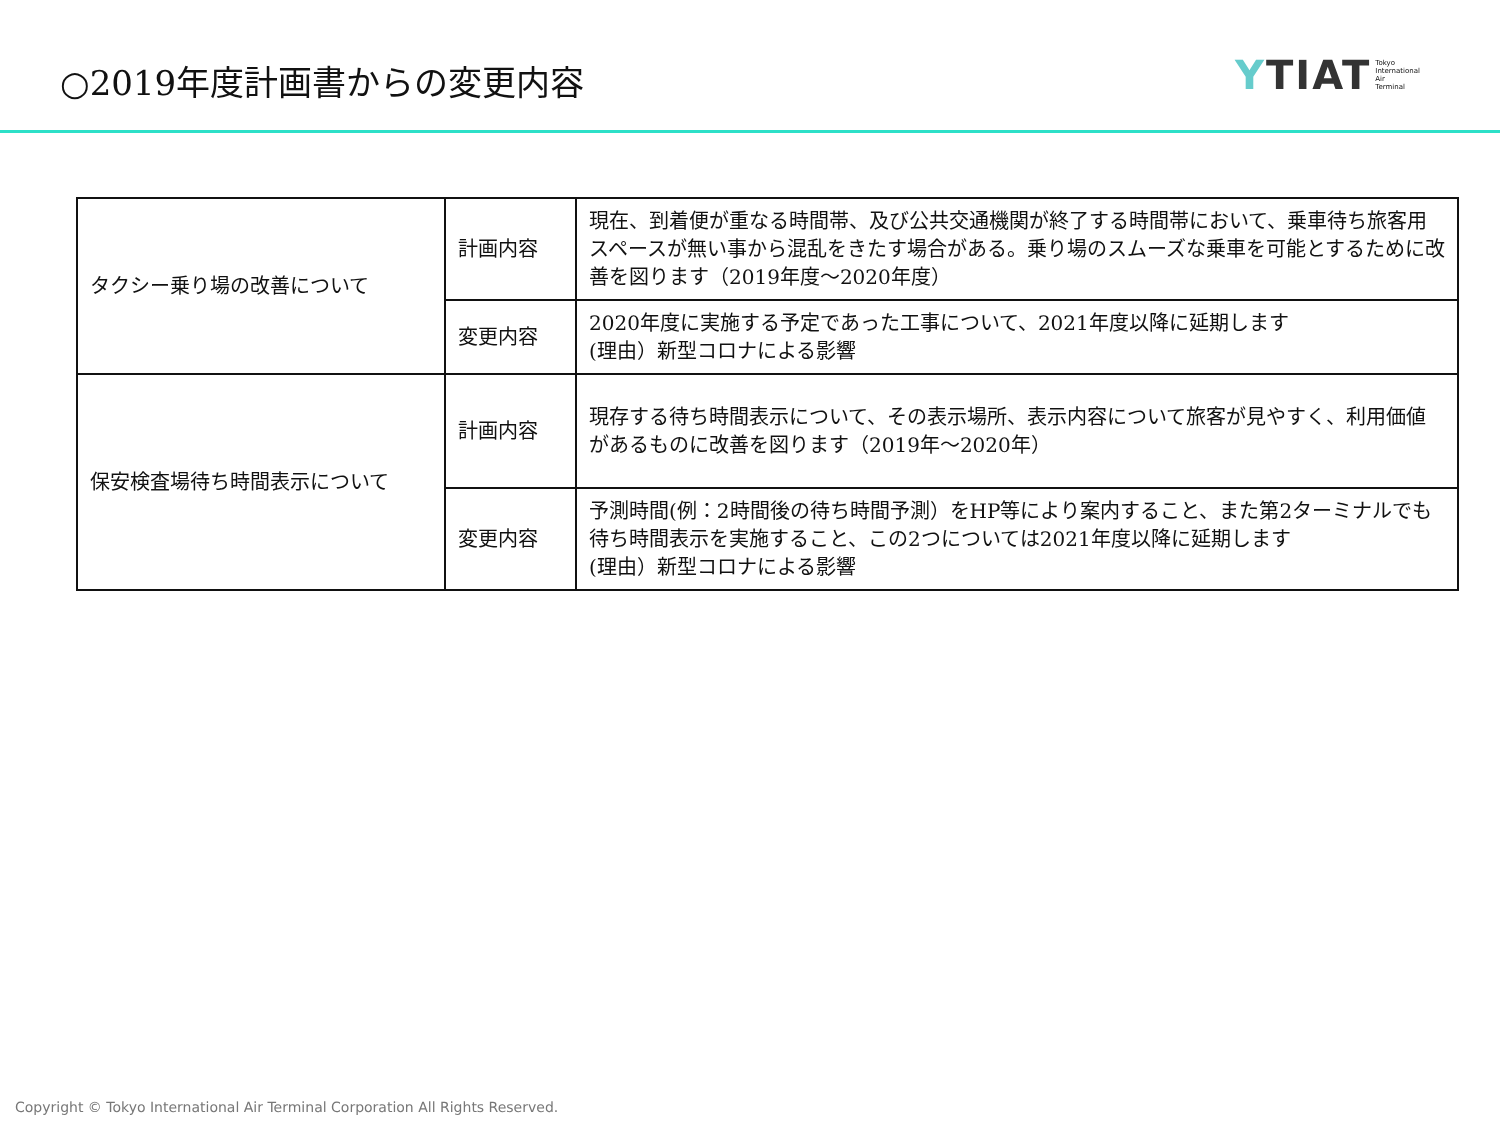○2019年度計画書からの変更内容
YTIAT Tokyo
International
Air
Terminal
| タクシー乗り場の改善について | 計画内容 | 現在、到着便が重なる時間帯、及び公共交通機関が終了する時間帯において、乗車待ち旅客用スペースが無い事から混乱をきたす場合がある。乗り場のスムーズな乗車を可能とするために改善を図ります（2019年度～2020年度） |
| | 変更内容 | 2020年度に実施する予定であった工事について、2021年度以降に延期します (理由）新型コロナによる影響 |
| 保安検査場待ち時間表示について | 計画内容 | 現存する待ち時間表示について、その表示場所、表示内容について旅客が見やすく、利用価値があるものに改善を図ります（2019年～2020年） |
| | 変更内容 | 予測時間(例：2時間後の待ち時間予測）をHP等により案内すること、また第2ターミナルでも待ち時間表示を実施すること、この2つについては2021年度以降に延期します (理由）新型コロナによる影響 |
Copyright © Tokyo International Air Terminal Corporation All Rights Reserved.